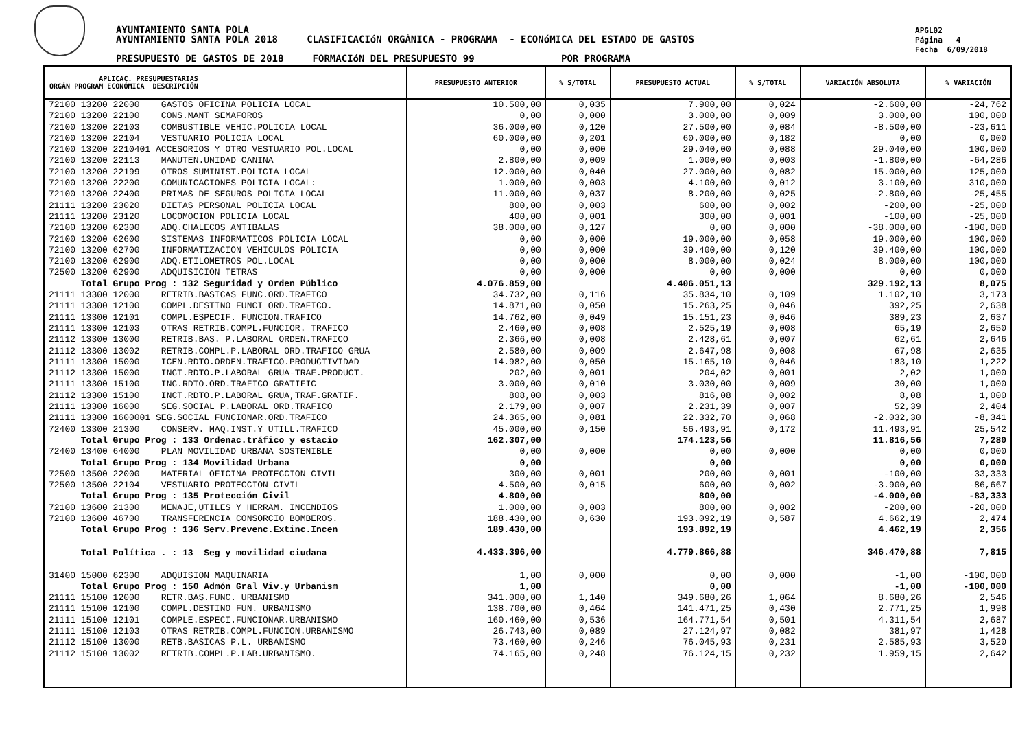AYUNTAMIENTO SANTA POLA
AYUNTAMIENTO SANTA POLA 2018 CLASIFICACIóN ORGÁNICA - PROGRAMA - ECONóMICA DEL ESTADO DE GASTOS
PRESUPUESTO DE GASTOS DE 2018 FORMACIóN DEL PRESUPUESTO 99 POR PROGRAMA
APGL02
Página 4
Fecha 6/09/2018
| APLICAC. PRESUPUESTARIAS ORGÁN PROGRAM ECONÓMICA DESCRIPCIÓN | PRESUPUESTO ANTERIOR | % S/TOTAL | PRESUPUESTO ACTUAL | % S/TOTAL | VARIACIÓN ABSOLUTA | % VARIACIÓN |
| --- | --- | --- | --- | --- | --- | --- |
| 72100 13200 22000 GASTOS OFICINA POLICIA LOCAL | 10.500,00 | 0,035 | 7.900,00 | 0,024 | -2.600,00 | -24,762 |
| 72100 13200 22100 CONS.MANT SEMAFOROS | 0,00 | 0,000 | 3.000,00 | 0,009 | 3.000,00 | 100,000 |
| 72100 13200 22103 COMBUSTIBLE VEHIC.POLICIA LOCAL | 36.000,00 | 0,120 | 27.500,00 | 0,084 | -8.500,00 | -23,611 |
| 72100 13200 22104 VESTUARIO POLICIA LOCAL | 60.000,00 | 0,201 | 60.000,00 | 0,182 | 0,00 | 0,000 |
| 72100 13200 2210401 ACCESORIOS Y OTRO VESTUARIO POL.LOCAL | 0,00 | 0,000 | 29.040,00 | 0,088 | 29.040,00 | 100,000 |
| 72100 13200 22113 MANUTEN.UNIDAD CANINA | 2.800,00 | 0,009 | 1.000,00 | 0,003 | -1.800,00 | -64,286 |
| 72100 13200 22199 OTROS SUMINIST.POLICIA LOCAL | 12.000,00 | 0,040 | 27.000,00 | 0,082 | 15.000,00 | 125,000 |
| 72100 13200 22200 COMUNICACIONES POLICIA LOCAL: | 1.000,00 | 0,003 | 4.100,00 | 0,012 | 3.100,00 | 310,000 |
| 72100 13200 22400 PRIMAS DE SEGUROS POLICIA LOCAL | 11.000,00 | 0,037 | 8.200,00 | 0,025 | -2.800,00 | -25,455 |
| 21111 13200 23020 DIETAS PERSONAL POLICIA LOCAL | 800,00 | 0,003 | 600,00 | 0,002 | -200,00 | -25,000 |
| 21111 13200 23120 LOCOMOCION POLICIA LOCAL | 400,00 | 0,001 | 300,00 | 0,001 | -100,00 | -25,000 |
| 72100 13200 62300 ADQ.CHALECOS ANTIBALAS | 38.000,00 | 0,127 | 0,00 | 0,000 | -38.000,00 | -100,000 |
| 72100 13200 62600 SISTEMAS INFORMATICOS POLICIA LOCAL | 0,00 | 0,000 | 19.000,00 | 0,058 | 19.000,00 | 100,000 |
| 72100 13200 62700 INFORMATIZACION VEHICULOS POLICIA | 0,00 | 0,000 | 39.400,00 | 0,120 | 39.400,00 | 100,000 |
| 72100 13200 62900 ADQ.ETILOMETROS POL.LOCAL | 0,00 | 0,000 | 8.000,00 | 0,024 | 8.000,00 | 100,000 |
| 72500 13200 62900 ADQUISICION TETRAS | 0,00 | 0,000 | 0,00 | 0,000 | 0,00 | 0,000 |
| Total Grupo Prog : 132 Seguridad y Orden Público | 4.076.859,00 | | 4.406.051,13 | | 329.192,13 | 8,075 |
| 21111 13300 12000 RETRIB.BASICAS FUNC.ORD.TRAFICO | 34.732,00 | 0,116 | 35.834,10 | 0,109 | 1.102,10 | 3,173 |
| 21111 13300 12100 COMPL.DESTINO FUNCI ORD.TRAFICO. | 14.871,00 | 0,050 | 15.263,25 | 0,046 | 392,25 | 2,638 |
| 21111 13300 12101 COMPL.ESPECIF. FUNCION.TRAFICO | 14.762,00 | 0,049 | 15.151,23 | 0,046 | 389,23 | 2,637 |
| 21111 13300 12103 OTRAS RETRIB.COMPL.FUNCIOR. TRAFICO | 2.460,00 | 0,008 | 2.525,19 | 0,008 | 65,19 | 2,650 |
| 21112 13300 13000 RETRIB.BAS. P.LABORAL ORDEN.TRAFICO | 2.366,00 | 0,008 | 2.428,61 | 0,007 | 62,61 | 2,646 |
| 21112 13300 13002 RETRIB.COMPL.P.LABORAL ORD.TRAFICO GRUA | 2.580,00 | 0,009 | 2.647,98 | 0,008 | 67,98 | 2,635 |
| 21111 13300 15000 ICEN.RDTO.ORDEN.TRAFICO.PRODUCTIVIDAD | 14.982,00 | 0,050 | 15.165,10 | 0,046 | 183,10 | 1,222 |
| 21112 13300 15000 INCT.RDTO.P.LABORAL GRUA-TRAF.PRODUCT. | 202,00 | 0,001 | 204,02 | 0,001 | 2,02 | 1,000 |
| 21111 13300 15100 INC.RDTO.ORD.TRAFICO GRATIFIC | 3.000,00 | 0,010 | 3.030,00 | 0,009 | 30,00 | 1,000 |
| 21112 13300 15100 INCT.RDTO.P.LABORAL GRUA,TRAF.GRATIF. | 808,00 | 0,003 | 816,08 | 0,002 | 8,08 | 1,000 |
| 21111 13300 16000 SEG.SOCIAL P.LABORAL ORD.TRAFICO | 2.179,00 | 0,007 | 2.231,39 | 0,007 | 52,39 | 2,404 |
| 21111 13300 1600001 SEG.SOCIAL FUNCIONAR.ORD.TRAFICO | 24.365,00 | 0,081 | 22.332,70 | 0,068 | -2.032,30 | -8,341 |
| 72400 13300 21300 CONSERV. MAQ.INST.Y UTILL.TRAFICO | 45.000,00 | 0,150 | 56.493,91 | 0,172 | 11.493,91 | 25,542 |
| Total Grupo Prog : 133 Ordenac.tráfico y estacio | 162.307,00 | | 174.123,56 | | 11.816,56 | 7,280 |
| 72400 13400 64000 PLAN MOVILIDAD URBANA SOSTENIBLE | 0,00 | 0,000 | 0,00 | 0,000 | 0,00 | 0,000 |
| Total Grupo Prog : 134 Movilidad Urbana | 0,00 | | 0,00 | | 0,00 | 0,000 |
| 72500 13500 22000 MATERIAL OFICINA PROTECCION CIVIL | 300,00 | 0,001 | 200,00 | 0,001 | -100,00 | -33,333 |
| 72500 13500 22104 VESTUARIO PROTECCION CIVIL | 4.500,00 | 0,015 | 600,00 | 0,002 | -3.900,00 | -86,667 |
| Total Grupo Prog : 135 Protección Civil | 4.800,00 | | 800,00 | | -4.000,00 | -83,333 |
| 72100 13600 21300 MENAJE,UTILES Y HERRAM. INCENDIOS | 1.000,00 | 0,003 | 800,00 | 0,002 | -200,00 | -20,000 |
| 72100 13600 46700 TRANSFERENCIA CONSORCIO BOMBEROS. | 188.430,00 | 0,630 | 193.092,19 | 0,587 | 4.662,19 | 2,474 |
| Total Grupo Prog : 136 Serv.Prevenc.Extinc.Incen | 189.430,00 | | 193.892,19 | | 4.462,19 | 2,356 |
| Total Política . : 13 Seg y movilidad ciudana | 4.433.396,00 | | 4.779.866,88 | | 346.470,88 | 7,815 |
| 31400 15000 62300 ADQUISION MAQUINARIA | 1,00 | 0,000 | 0,00 | 0,000 | -1,00 | -100,000 |
| Total Grupo Prog : 150 Admón Gral Viv.y Urbanism | 1,00 | | 0,00 | | -1,00 | -100,000 |
| 21111 15100 12000 RETR.BAS.FUNC. URBANISMO | 341.000,00 | 1,140 | 349.680,26 | 1,064 | 8.680,26 | 2,546 |
| 21111 15100 12100 COMPL.DESTINO FUN. URBANISMO | 138.700,00 | 0,464 | 141.471,25 | 0,430 | 2.771,25 | 1,998 |
| 21111 15100 12101 COMPLE.ESPECI.FUNCIONAR.URBANISMO | 160.460,00 | 0,536 | 164.771,54 | 0,501 | 4.311,54 | 2,687 |
| 21111 15100 12103 OTRAS RETRIB.COMPL.FUNCION.URBANISMO | 26.743,00 | 0,089 | 27.124,97 | 0,082 | 381,97 | 1,428 |
| 21112 15100 13000 RETB.BASICAS P.L. URBANISMO | 73.460,00 | 0,246 | 76.045,93 | 0,231 | 2.585,93 | 3,520 |
| 21112 15100 13002 RETRIB.COMPL.P.LAB.URBANISMO. | 74.165,00 | 0,248 | 76.124,15 | 0,232 | 1.959,15 | 2,642 |